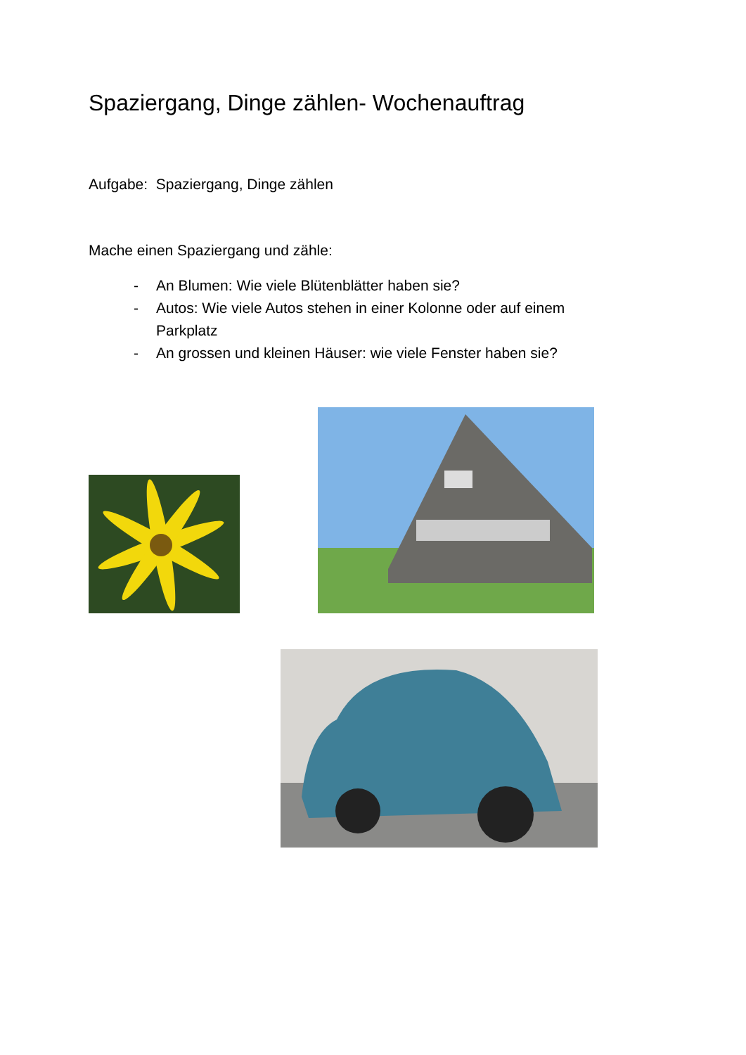Spaziergang, Dinge zählen- Wochenauftrag
Aufgabe: Spaziergang, Dinge zählen
Mache einen Spaziergang und zähle:
- An Blumen: Wie viele Blütenblätter haben sie?
- Autos: Wie viele Autos stehen in einer Kolonne oder auf einem Parkplatz
- An grossen und kleinen Häuser: wie viele Fenster haben sie?